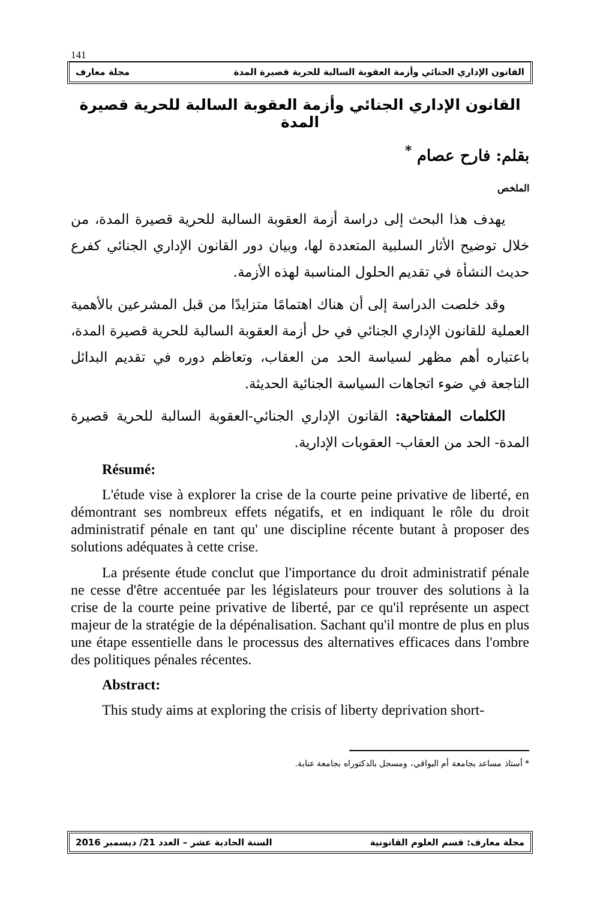141
القانون الإداري الجنائي وأزمة العقوبة السالبة للحرية قصيرة المدة مجلة معارف
القانون الإداري الجنائي وأزمة العقوبة السالبة للحرية قصيرة المدة
بقلم: فارح عصام <sup>*</sup>
الملخص
يهدف هذا البحث إلى دراسة أزمة العقوبة السالبة للحرية قصيرة المدة، من خلال توضيح الأثار السلبية المتعددة لها، وبيان دور القانون الإداري الجنائي كفرع حديث النشأة في تقديم الحلول المناسبة لهذه الأزمة.
وقد خلصت الدراسة إلى أن هناك اهتمامًا متزايدًا من قبل المشرعين بالأهمية العملية للقانون الإداري الجنائي في حل أزمة العقوبة السالبة للحرية قصيرة المدة، باعتباره أهم مظهر لسياسة الحد من العقاب، وتعاظم دوره في تقديم البدائل الناجعة في ضوء اتجاهات السياسة الجنائية الحديثة.
الكلمات المفتاحية: القانون الإداري الجنائي-العقوبة السالبة للحرية قصيرة المدة- الحد من العقاب- العقوبات الإدارية.
Résumé:
L'étude vise à explorer la crise de la courte peine privative de liberté, en démontrant ses nombreux effets négatifs, et en indiquant le rôle du droit administratif pénale en tant qu' une discipline récente butant à proposer des solutions adéquates à cette crise.
La présente étude conclut que l'importance du droit administratif pénale ne cesse d'être accentuée par les législateurs pour trouver des solutions à la crise de la courte peine privative de liberté, par ce qu'il représente un aspect majeur de la stratégie de la dépénalisation. Sachant qu'il montre de plus en plus une étape essentielle dans le processus des alternatives efficaces dans l'ombre des politiques pénales récentes.
Abstract:
This study aims at exploring the crisis of liberty deprivation short-
* أستاذ مساعد بجامعة أم البواقي، ومسجل بالدكتوراه بجامعة عنابة.
مجلة معارف: قسم العلوم القانونية السنة الحادية عشر – العدد 21/ ديسمبر 2016